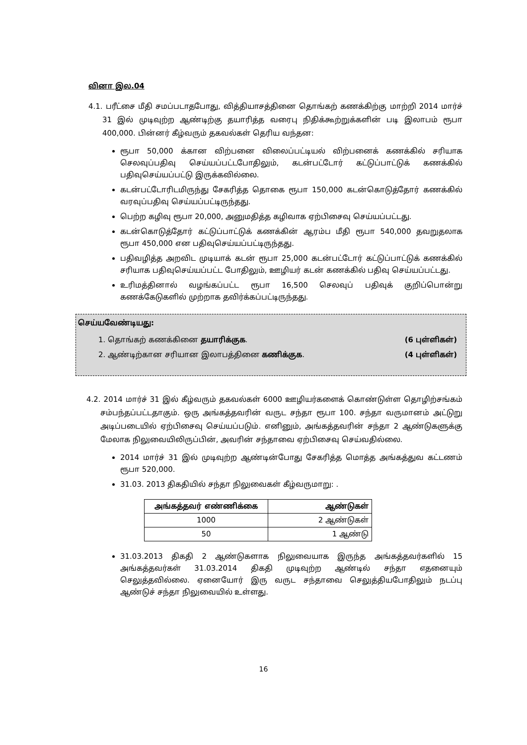வினா இல.04
4.1. பரீட்சை மீதி சமப்படாதபோது, வித்தியாசத்தினை தொங்கற் கணக்கிற்கு மாற்றி 2014 மார்ச் 31 இல் முடிவுற்ற ஆண்டிற்கு தயாரித்த வரைபு நிதிக்கூற்றுக்களின் படி இலாபம் ரூபா 400,000. பின்னர் கீழ்வரும் தகவல்கள் தெரிய வந்தன:
ரூபா 50,000 க்கான விற்பனை விலைப்பட்டியல் விற்பனைக் கணக்கில் சரியாக செலவுப்பதிவு செய்யப்பட்டபோதிலும், கடன்பட்டோர் கட்டுப்பாட்டுக் கணக்கில் பதிவுசெய்யப்பட்டு இருக்கவில்லை.
கடன்பட்டோரிடமிருந்து சேகரித்த தொகை ரூபா 150,000 கடன்கொடுத்தோர் கணக்கில் வரவுப்பதிவு செய்யப்பட்டிருந்தது.
பெற்ற கழிவு ரூபா 20,000, அனுமதித்த கழிவாக ஏற்பிசைவு செய்யப்பட்டது.
கடன்கொடுத்தோர் கட்டுப்பாட்டுக் கணக்கின் ஆரம்ப மீதி ரூபா 540,000 தவறுதலாக ரூபா 450,000 என பதிவுசெய்யப்பட்டிருந்தது.
பதிவழித்த அறவிட முடியாக் கடன் ரூபா 25,000 கடன்பட்டோர் கட்டுப்பாட்டுக் கணக்கில் சரியாக பதிவுசெய்யப்பட்ட போதிலும், ஊழியர் கடன் கணக்கில் பதிவு செய்யப்பட்டது.
உரிமத்தினால் வழங்கப்பட்ட ரூபா 16,500 செலவுப் பதிவுக் குறிப்பொன்று கணக்கேடுகளில் முற்றாக தவிர்க்கப்பட்டிருந்தது.
செய்யவேண்டியது:
1. தொங்கற் கணக்கினை தயாரிக்குக. (6 புள்ளிகள்)
2. ஆண்டிற்கான சரியான இலாபத்தினை கணிக்குக. (4 புள்ளிகள்)
4.2. 2014 மார்ச் 31 இல் கீழ்வரும் தகவல்கள் 6000 ஊழியர்களைக் கொண்டுள்ள தொழிற்சங்கம் சம்பந்தப்பட்டதாகும். ஒரு அங்கத்தவரின் வருட சந்தா ரூபா 100. சந்தா வருமானம் அட்டுறு அடிப்படையில் ஏற்பிசைவு செய்யப்படும். எனினும், அங்கத்தவரின் சந்தா 2 ஆண்டுகளுக்கு மேலாக நிலுவையிலிருப்பின், அவரின் சந்தாவை ஏற்பிசைவு செய்வதில்லை.
2014 மார்ச் 31 இல் முடிவுற்ற ஆண்டின்போது சேகரித்த மொத்த அங்கத்துவ கட்டணம் ரூபா 520,000.
31.03. 2013 திகதியில் சந்தா நிலுவைகள் கீழ்வருமாறு: .
| அங்கத்தவர் எண்ணிக்கை | ஆண்டுகள் |
| --- | --- |
| 1000 | 2 ஆண்டுகள் |
| 50 | 1 ஆண்டு |
31.03.2013 திகதி 2 ஆண்டுகளாக நிலுவையாக இருந்த அங்கத்தவர்களில் 15 அங்கத்தவர்கள் 31.03.2014 திகதி முடிவுற்ற ஆண்டில் சந்தா எதனையும் செலுத்தவில்லை. ஏனையோர் இரு வருட சந்தாவை செலுத்தியபோதிலும் நடப்பு ஆண்டுச் சந்தா நிலுவையில் உள்ளது.
16